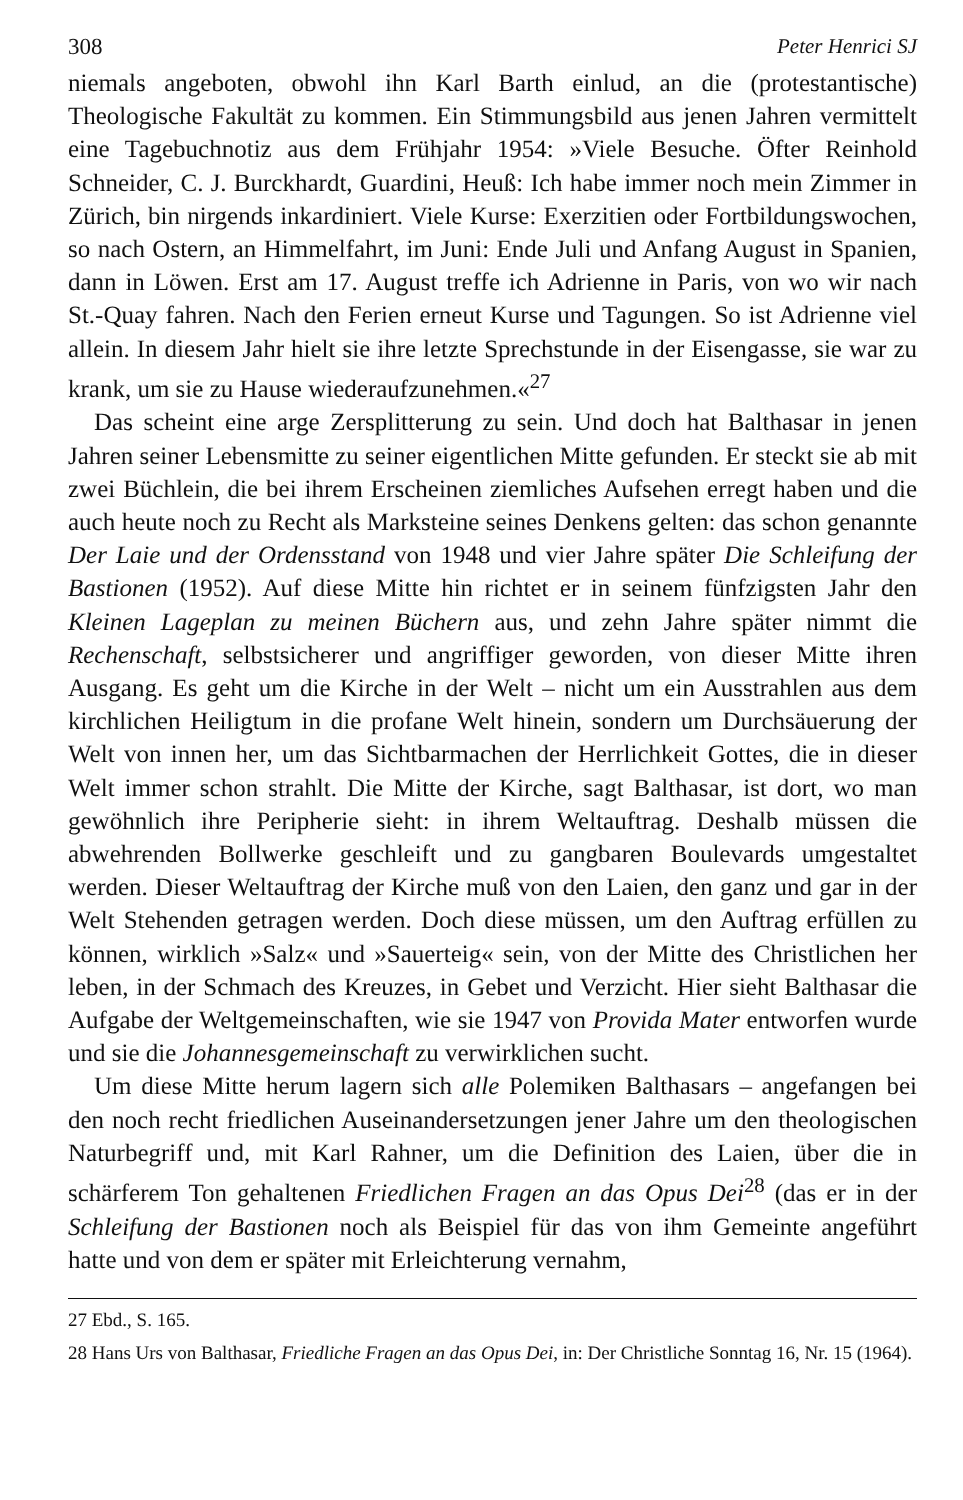308 Peter Henrici SJ
niemals angeboten, obwohl ihn Karl Barth einlud, an die (protestantische) Theologische Fakultät zu kommen. Ein Stimmungsbild aus jenen Jahren vermittelt eine Tagebuchnotiz aus dem Frühjahr 1954: »Viele Besuche. Öfter Reinhold Schneider, C. J. Burckhardt, Guardini, Heuß: Ich habe immer noch mein Zimmer in Zürich, bin nirgends inkardiniert. Viele Kurse: Exerzitien oder Fortbildungswochen, so nach Ostern, an Himmelfahrt, im Juni: Ende Juli und Anfang August in Spanien, dann in Löwen. Erst am 17. August treffe ich Adrienne in Paris, von wo wir nach St.-Quay fahren. Nach den Ferien erneut Kurse und Tagungen. So ist Adrienne viel allein. In diesem Jahr hielt sie ihre letzte Sprechstunde in der Eisengasse, sie war zu krank, um sie zu Hause wiederaufzunehmen.«<sup>27</sup>
Das scheint eine arge Zersplitterung zu sein. Und doch hat Balthasar in jenen Jahren seiner Lebensmitte zu seiner eigentlichen Mitte gefunden. Er steckt sie ab mit zwei Büchlein, die bei ihrem Erscheinen ziemliches Aufsehen erregt haben und die auch heute noch zu Recht als Marksteine seines Denkens gelten: das schon genannte Der Laie und der Ordensstand von 1948 und vier Jahre später Die Schleifung der Bastionen (1952). Auf diese Mitte hin richtet er in seinem fünfzigsten Jahr den Kleinen Lageplan zu meinen Büchern aus, und zehn Jahre später nimmt die Rechenschaft, selbstsicherer und angriffiger geworden, von dieser Mitte ihren Ausgang. Es geht um die Kirche in der Welt – nicht um ein Ausstrahlen aus dem kirchlichen Heiligtum in die profane Welt hinein, sondern um Durchsäuerung der Welt von innen her, um das Sichtbarmachen der Herrlichkeit Gottes, die in dieser Welt immer schon strahlt. Die Mitte der Kirche, sagt Balthasar, ist dort, wo man gewöhnlich ihre Peripherie sieht: in ihrem Weltauftrag. Deshalb müssen die abwehrenden Bollwerke geschleift und zu gangbaren Boulevards umgestaltet werden. Dieser Weltauftrag der Kirche muß von den Laien, den ganz und gar in der Welt Stehenden getragen werden. Doch diese müssen, um den Auftrag erfüllen zu können, wirklich »Salz« und »Sauerteig« sein, von der Mitte des Christlichen her leben, in der Schmach des Kreuzes, in Gebet und Verzicht. Hier sieht Balthasar die Aufgabe der Weltgemeinschaften, wie sie 1947 von Provida Mater entworfen wurde und sie die Johannesgemeinschaft zu verwirklichen sucht.
Um diese Mitte herum lagern sich alle Polemiken Balthasars – angefangen bei den noch recht friedlichen Auseinandersetzungen jener Jahre um den theologischen Naturbegriff und, mit Karl Rahner, um die Definition des Laien, über die in schärferem Ton gehaltenen Friedlichen Fragen an das Opus Dei<sup>28</sup> (das er in der Schleifung der Bastionen noch als Beispiel für das von ihm Gemeinte angeführt hatte und von dem er später mit Erleichterung vernahm,
27 Ebd., S. 165.
28 Hans Urs von Balthasar, Friedliche Fragen an das Opus Dei, in: Der Christliche Sonntag 16, Nr. 15 (1964).